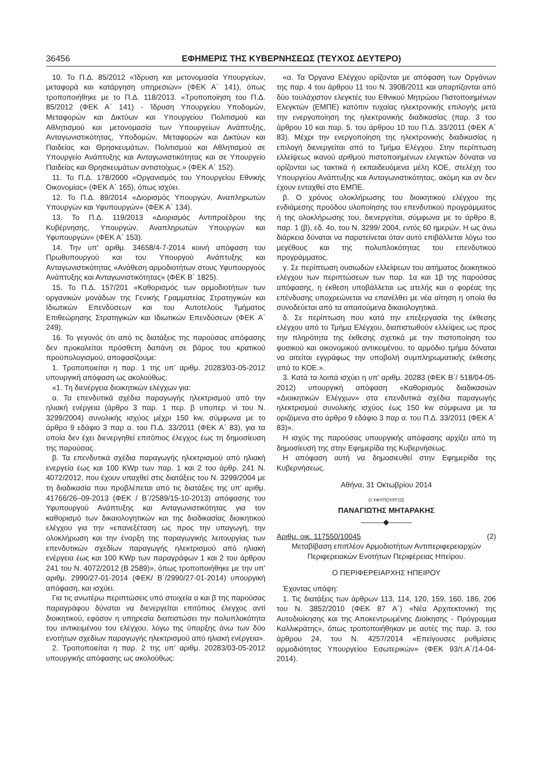36456 ΕΦΗΜΕΡΙΣ ΤΗΣ ΚΥΒΕΡΝΗΣΕΩΣ (ΤΕΥΧΟΣ ΔΕΥΤΕΡΟ)
10. Το Π.Δ. 85/2012 «Ίδρυση και μετονομασία Υπουργείων, μεταφορά και κατάργηση υπηρεσιών» (ΦΕΚ Α΄ 141), όπως τροποποιήθηκε με το Π.Δ. 118/2013. «Τροποποίηση του Π.Δ. 85/2012 (ΦΕΚ Α΄ 141) - Ίδρυση Υπουργείου Υποδομών, Μεταφορών και Δικτύων και Υπουργείου Πολιτισμού και Αθλητισμού και μετονομασία των Υπουργείων Ανάπτυξης, Ανταγωνιστικότητας, Υποδομών, Μεταφορών και Δικτύων και Παιδείας και Θρησκευμάτων, Πολιτισμού και Αθλητισμού σε Υπουργείο Ανάπτυξης και Ανταγωνιστικότητας και σε Υπουργείο Παιδείας και Θρησκευμάτων αντιστοίχως.» (ΦΕΚ Α΄ 152).
11. Το Π.Δ. 178/2000 «Οργανισμός του Υπουργείου Εθνικής Οικονομίας» (ΦΕΚ Α΄ 165), όπως ισχύει.
12. Το Π.Δ. 89/2014 «Διορισμός Υπουργών, Αναπληρωτών Υπουργών και Υφυπουργών» (ΦΕΚ Α΄ 134).
13. Το Π.Δ. 119/2013 «Διορισμός Αντιπροέδρου της Κυβέρνησης, Υπουργών, Αναπληρωτών Υπουργών και Υφυπουργών» (ΦΕΚ Α΄ 153).
14. Την υπ’ αριθμ. 34658/4-7-2014 κοινή απόφαση του Πρωθυπουργού και του Υπουργού Ανάπτυξης και Ανταγωνιστικότητας «Ανάθεση αρμοδιοτήτων στους Υφυπουργούς Ανάπτυξης και Ανταγωνιστικότητας» (ΦΕΚ Β΄ 1825).
15. Το Π.Δ. 157/201 «Καθορισμός των αρμοδιοτήτων των οργανικών μονάδων της Γενικής Γραμματείας Στρατηγικών και Ιδιωτικών Επενδύσεων και του Αυτοτελούς Τμήματος Επιθεώρησης Στρατηγικών και Ιδιωτικών Επενδύσεων (ΦΕΚ Α΄ 249).
16. Το γεγονός ότι από τις διατάξεις της παρούσας απόφασης δεν προκαλείται πρόσθετη δαπάνη σε βάρος του κρατικού προϋπολογισμού, αποφασίζουμε:
1. Τροποποιείται η παρ. 1 της υπ’ αριθμ. 20283/03-05-2012 υπουργική απόφαση ως ακολούθως:
«1. Τη διενέργεια διοικητικών ελέγχων για:
α. Τα επενδυτικά σχέδια παραγωγής ηλεκτρισμού από την ηλιακή ενέργεια (άρθρο 3 παρ. 1 περ. β υποπερ. vi του Ν. 3299/2004) συνολικής ισχύος μέχρι 150 kw, σύμφωνα με το άρθρο 9 εδάφιο 3 παρ α. του Π.Δ. 33/2011 (ΦΕΚ Α΄ 83), για τα οποία δεν έχει διενεργηθεί επιτόπιος έλεγχος έως τη δημοσίευση της παρούσας.
β. Τα επενδυτικά σχέδια παραγωγής ηλεκτρισμού από ηλιακή ενεργεία έως και 100 KWp των παρ. 1 και 2 του άρθρ. 241 Ν. 4072/2012, που έχουν υπαχθεί στις διατάξεις του Ν. 3299/2004 με τη διαδικασία που προβλέπεται από τις διατάξεις της υπ’ αριθμ. 41766/26–09-2013 (ΦΕΚ / Β΄/2589/15-10-2013) απόφασης του Υφυπουργού Ανάπτυξης και Ανταγωνιστικότητας για τον καθορισμό των δικαιολογητικών και της διαδικασίας διοικητικού ελέγχου για την «επανεξέταση ως προς την υπαγωγή, την ολοκλήρωση και την έναρξη της παραγωγικής λειτουργίας των επενδυτικών σχεδίων παραγωγής ηλεκτρισμού από ηλιακή ενέργεια έως και 100 KWp των παραγράφων 1 και 2 του άρθρου 241 του Ν. 4072/2012 (Β 2589)», όπως τροποποιήθηκε με την υπ’ αριθμ. 2990/27-01-2014 (ΦΕΚ/ Β΄/2990/27-01-2014) υπουργική απόφαση, και ισχύει.
Για τις ανωτέρω περιπτώσεις υπό στοιχεία α και β της παρούσας παραγράφου δύναται να διενεργείται επιτόπιος έλεγχος αντί διοικητικού, εφόσον η υπηρεσία διαπιστώσει την πολυπλοκότητα του αντικειμένου του ελέγχου, λόγω της ύπαρξης άνω των δύο ενοτήτων σχεδίων παραγωγής ηλεκτρισμού από ηλιακή ενέργεια».
2. Τροποποιείται η παρ. 2 της υπ’ αριθμ. 20283/03-05-2012 υπουργικής απόφασης ως ακολούθως:
«α. Τα Όργανα Ελέγχου ορίζονται με απόφαση των Οργάνων της παρ. 4 του άρθρου 11 του Ν. 3908/2011 και απαρτίζονται από δύο τουλάχιστον ελεγκτές του Εθνικού Μητρώου Πιστοποιημένων Ελεγκτών (ΕΜΠΕ) κατόπιν τυχαίας ηλεκτρονικής επιλογής μετά την ενεργοποίηση της ηλεκτρονικής διαδικασίας (παρ. 3 του άρθρου 10 και παρ. 5. του άρθρου 10 του Π.Δ. 33/2011 (ΦΕΚ Α΄ 83). Μέχρι την ενεργοποίηση της ηλεκτρονικής διαδικασίας η επιλογή διενεργείται από το Τμήμα Ελέγχου. Στην περίπτωση ελλείψεως ικανού αριθμού πιστοποιημένων ελεγκτών δύναται να ορίζονται ως τακτικά ή εκπαιδευόμενα μέλη ΚΟΕ, στελέχη του Υπουργείου Ανάπτυξης και Ανταγωνιστικότητας, ακόμη και αν δεν έχουν ενταχθεί στο ΕΜΠΕ.
β. Ο χρόνος ολοκλήρωσης του διοικητικού ελέγχου της ενδιάμεσης προόδου υλοποίησης του επενδυτικού προγράμματος ή της ολοκλήρωσης του, διενεργείται, σύμφωνα με το άρθρο 8, παρ. 1 (β), εδ. 4ο, του Ν. 3299/ 2004, εντός 60 ημερών. Η ως άνω διάρκεια δύναται να παρατείνεται όταν αυτό επιβάλλεται λόγω του μεγέθους και της πολυπλοκότητας του επενδυτικού προγράμματος.
γ. Σε περίπτωση ουσιωδών ελλείψεων του αιτήματος διοικητικού ελέγχου των περιπτώσεων των παρ. 1α και 1β της παρούσας απόφασης, η έκθεση υποβάλλεται ως ατελής και ο φορέας της επένδυσης υποχρεώνεται να επανέλθει με νέα αίτηση η οποία θα συνοδεύεται από τα απαιτούμενα δικαιολογητικά.
δ. Σε περίπτωση που κατά την επεξεργασία της έκθεσης ελέγχου από το Τμήμα Ελέγχου, διαπιστωθούν ελλείψεις ως προς την πληρότητα της έκθεσης σχετικά με την πιστοποίηση του φυσικού και οικονομικού αντικειμένου, το αρμόδιο τμήμα δύναται να αιτείται εγγράφως την υποβολή συμπληρωματικής έκθεσης από το ΚΟΕ.».
3. Κατά τα λοιπά ισχύει η υπ’ αριθμ. 20283 (ΦΕΚ Β΄/ 518/04-05-2012) υπουργική απόφαση «Καθορισμός διαδικασιών «Διοικητικών Ελέγχων» στα επενδυτικά σχέδια παραγωγής ηλεκτρισμού συνολικής ισχύος έως 150 kw σύμφωνα με τα οριζόμενα στο άρθρο 9 εδάφιο 3 παρ α. του Π.Δ. 33/2011 (ΦΕΚ Α΄ 83)».
Η ισχύς της παρούσας υπουργικής απόφασης αρχίζει από τη δημοσίευσή της στην Εφημερίδα της Κυβερνήσεως.
Η απόφαση αυτή να δημοσιευθεί στην Εφημερίδα της Κυβερνήσεως.
Αθήνα, 31 Οκτωβρίου 2014
Ο ΥΦΥΠΟΥΡΓΟΣ
ΠΑΝΑΓΙΩΤΗΣ ΜΗΤΑΡΑΚΗΣ
———◆———
Αριθμ. οικ. 117550/10045 (2)
Μεταβίβαση επιπλέον Αρμοδιοτήτων Αντιπεριφερειαρχών Περιφερειακών Ενοτήτων Περιφέρειας Ηπείρου.
Ο ΠΕΡΙΦΕΡΕΙΑΡΧΗΣ ΗΠΕΙΡΟΥ
Έχοντας υπόψη:
1. Τις διατάξεις των άρθρων 113, 114, 120, 159, 160, 186, 206 του Ν. 3852/2010 (ΦΕΚ 87 Α΄) «Νέα Αρχιτεκτονική της Αυτοδιοίκησης και της Αποκεντρωμένης Διοίκησης - Πρόγραμμα Καλλικράτης», όπως τροποποιήθηκαν με αυτές της παρ. 3, του άρθρου 24, του Ν. 4257/2014 «Επείγουσες ρυθμίσεις αρμοδιότητας Υπουργείου Εσωτερικών» (ΦΕΚ 93/τ.Α΄/14-04-2014).